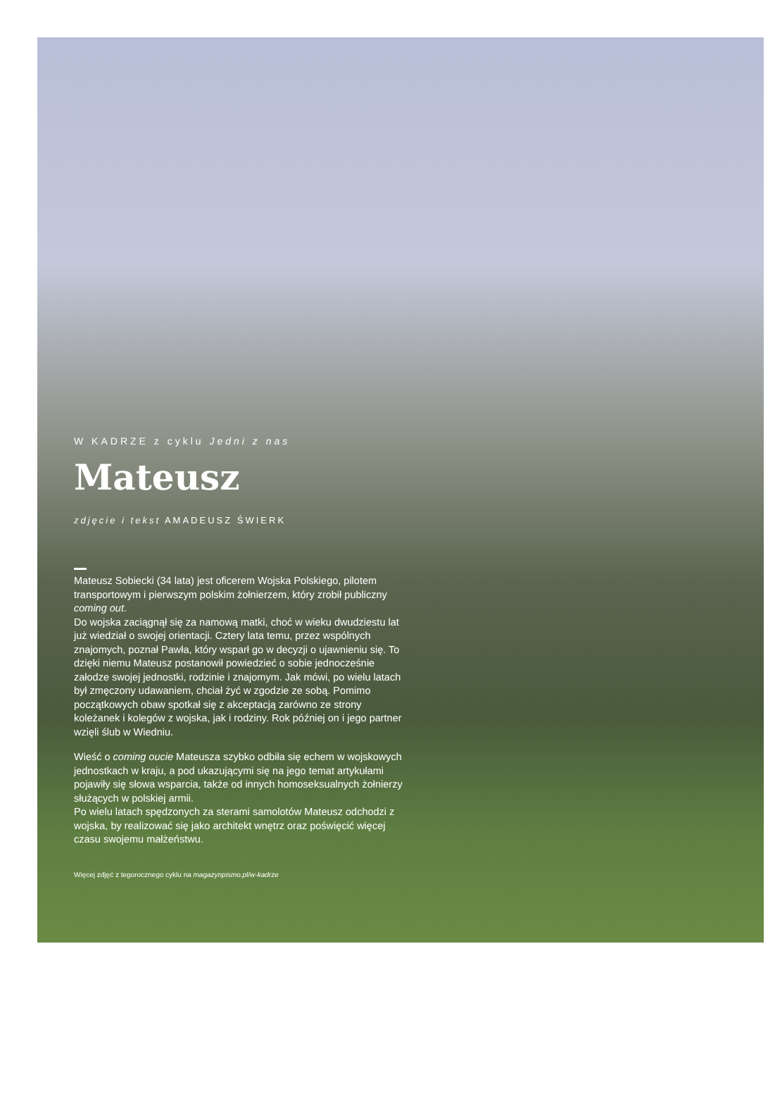W KADRZE z cyklu Jedni z nas
Mateusz
zdjęcie i tekst AMADEUSZ ŚWIERK
Mateusz Sobiecki (34 lata) jest oficerem Wojska Polskiego, pilotem transportowym i pierwszym polskim żołnierzem, który zrobił publiczny coming out.
Do wojska zaciągnął się za namową matki, choć w wieku dwudziestu lat już wiedział o swojej orientacji. Cztery lata temu, przez wspólnych znajomych, poznał Pawła, który wsparł go w decyzji o ujawnieniu się. To dzięki niemu Mateusz postanowił powiedzieć o sobie jednocześnie załodze swojej jednostki, rodzinie i znajomym. Jak mówi, po wielu latach był zmęczony udawaniem, chciał żyć w zgodzie ze sobą. Pomimo początkowych obaw spotkał się z akceptacją zarówno ze strony koleżanek i kolegów z wojska, jak i rodziny. Rok później on i jego partner wzięli ślub w Wiedniu.
Wieść o coming oucie Mateusza szybko odbiła się echem w wojskowych jednostkach w kraju, a pod ukazującymi się na jego temat artykułami pojawiły się słowa wsparcia, także od innych homoseksualnych żołnierzy służących w polskiej armii.
Po wielu latach spędzonych za sterami samolotów Mateusz odchodzi z wojska, by realizować się jako architekt wnętrz oraz poświęcić więcej czasu swojemu małżeństwu.
Więcej zdjęć z tegorocznego cyklu na magazynpismo.pl/w-kadrze